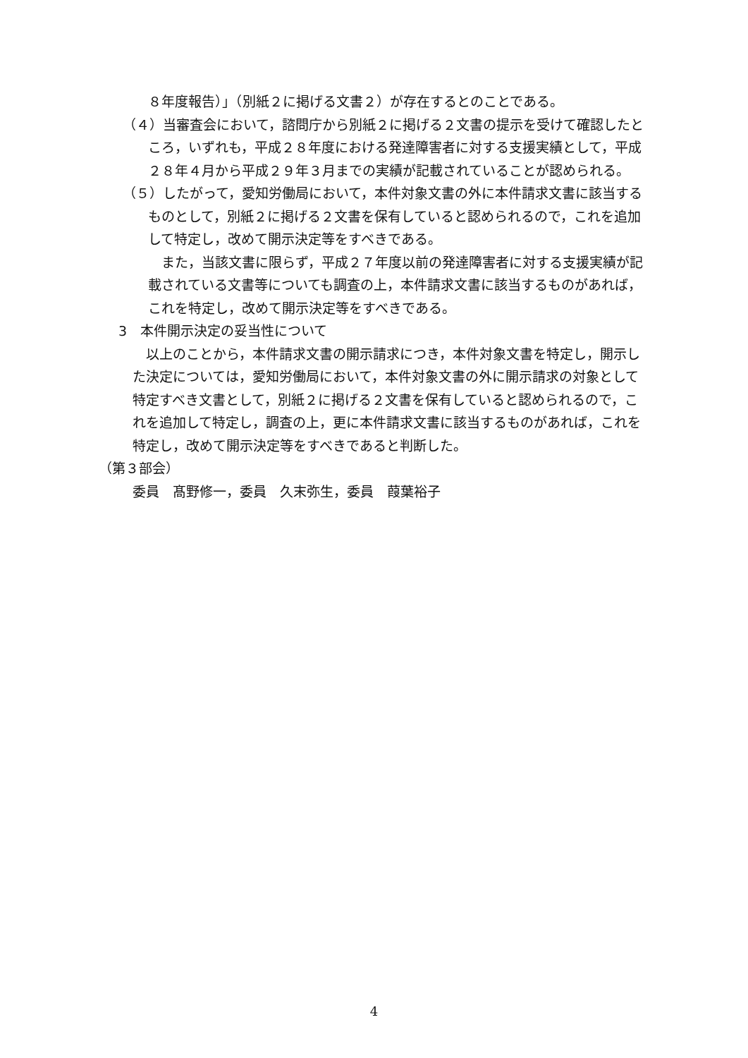８年度報告）」（別紙２に掲げる文書２）が存在するとのことである。
（４）当審査会において，諮問庁から別紙２に掲げる２文書の提示を受けて確認したところ，いずれも，平成２８年度における発達障害者に対する支援実績として，平成２８年４月から平成２９年３月までの実績が記載されていることが認められる。
（５）したがって，愛知労働局において，本件対象文書の外に本件請求文書に該当するものとして，別紙２に掲げる２文書を保有していると認められるので，これを追加して特定し，改めて開示決定等をすべきである。
　また，当該文書に限らず，平成２７年度以前の発達障害者に対する支援実績が記載されている文書等についても調査の上，本件請求文書に該当するものがあれば，これを特定し，改めて開示決定等をすべきである。
3　本件開示決定の妥当性について
　以上のことから，本件請求文書の開示請求につき，本件対象文書を特定し，開示した決定については，愛知労働局において，本件対象文書の外に開示請求の対象として特定すべき文書として，別紙２に掲げる２文書を保有していると認められるので，これを追加して特定し，調査の上，更に本件請求文書に該当するものがあれば，これを特定し，改めて開示決定等をすべきであると判断した。
（第３部会）
委員　髙野修一，委員　久末弥生，委員　葭葉裕子
4